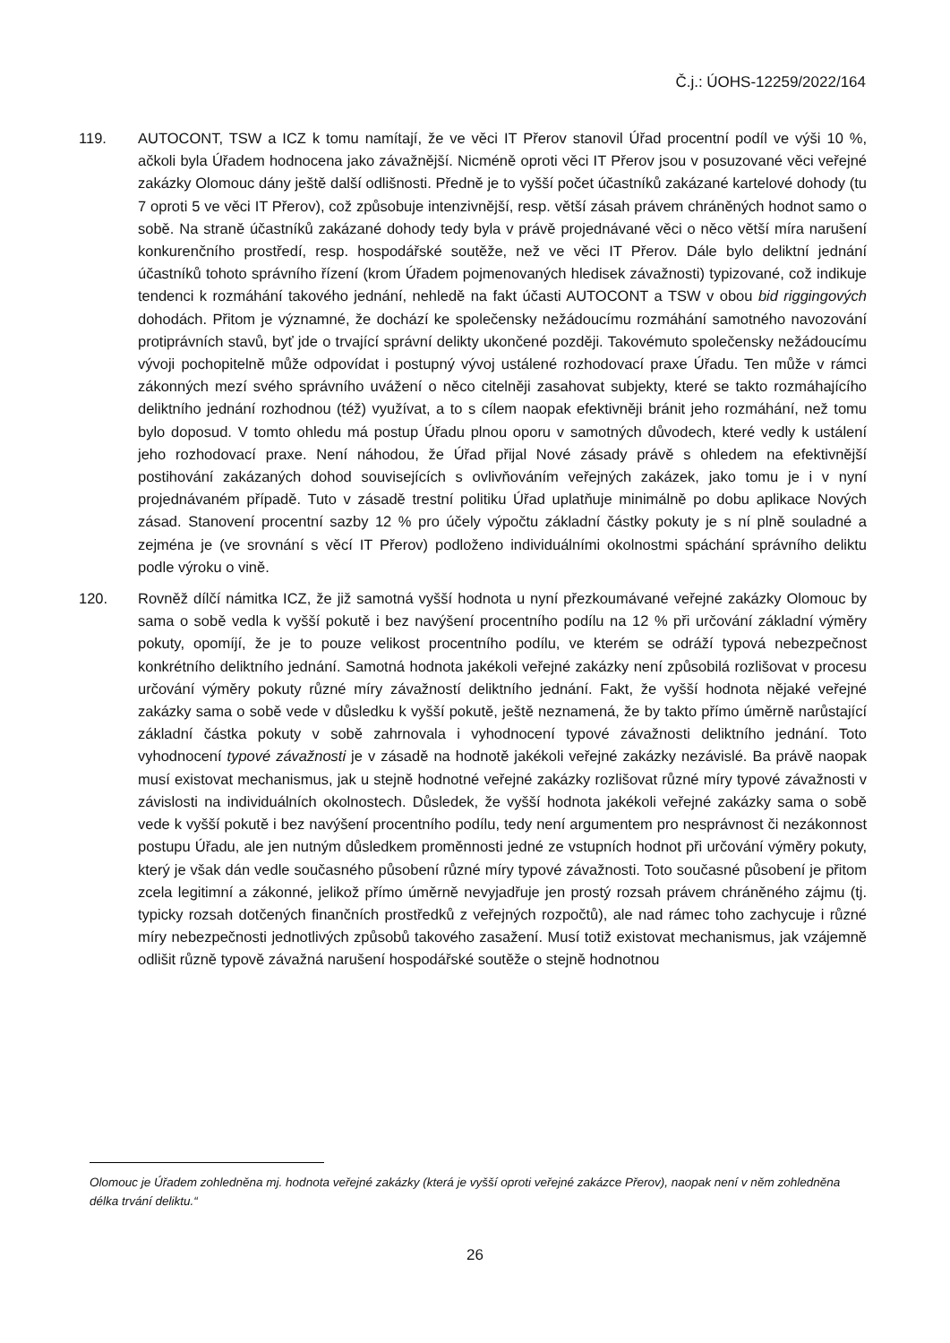Č.j.: ÚOHS-12259/2022/164
119. AUTOCONT, TSW a ICZ k tomu namítají, že ve věci IT Přerov stanovil Úřad procentní podíl ve výši 10 %, ačkoli byla Úřadem hodnocena jako závažnější. Nicméně oproti věci IT Přerov jsou v posuzované věci veřejné zakázky Olomouc dány ještě další odlišnosti. Předně je to vyšší počet účastníků zakázané kartelové dohody (tu 7 oproti 5 ve věci IT Přerov), což způsobuje intenzivnější, resp. větší zásah právem chráněných hodnot samo o sobě. Na straně účastníků zakázané dohody tedy byla v právě projednávané věci o něco větší míra narušení konkurenčního prostředí, resp. hospodářské soutěže, než ve věci IT Přerov. Dále bylo deliktní jednání účastníků tohoto správního řízení (krom Úřadem pojmenovaných hledisek závažnosti) typizované, což indikuje tendenci k rozmáhání takového jednání, nehledě na fakt účasti AUTOCONT a TSW v obou bid riggingových dohodách. Přitom je významné, že dochází ke společensky nežádoucímu rozmáhání samotného navozování protiprávních stavů, byť jde o trvající správní delikty ukončené později. Takovémuto společensky nežádoucímu vývoji pochopitelně může odpovídat i postupný vývoj ustálené rozhodovací praxe Úřadu. Ten může v rámci zákonných mezí svého správního uvážení o něco citelněji zasahovat subjekty, které se takto rozmáhajícího deliktního jednání rozhodnou (též) využívat, a to s cílem naopak efektivněji bránit jeho rozmáhání, než tomu bylo doposud. V tomto ohledu má postup Úřadu plnou oporu v samotných důvodech, které vedly k ustálení jeho rozhodovací praxe. Není náhodou, že Úřad přijal Nové zásady právě s ohledem na efektivnější postihování zakázaných dohod souvisejících s ovlivňováním veřejných zakázek, jako tomu je i v nyní projednávaném případě. Tuto v zásadě trestní politiku Úřad uplatňuje minimálně po dobu aplikace Nových zásad. Stanovení procentní sazby 12 % pro účely výpočtu základní částky pokuty je s ní plně souladné a zejména je (ve srovnání s věcí IT Přerov) podloženo individuálními okolnostmi spáchání správního deliktu podle výroku o vině.
120. Rovněž dílčí námitka ICZ, že již samotná vyšší hodnota u nyní přezkoumávané veřejné zakázky Olomouc by sama o sobě vedla k vyšší pokutě i bez navýšení procentního podílu na 12 % při určování základní výměry pokuty, opomíjí, že je to pouze velikost procentního podílu, ve kterém se odráží typová nebezpečnost konkrétního deliktního jednání. Samotná hodnota jakékoli veřejné zakázky není způsobilá rozlišovat v procesu určování výměry pokuty různé míry závažností deliktního jednání. Fakt, že vyšší hodnota nějaké veřejné zakázky sama o sobě vede v důsledku k vyšší pokutě, ještě neznamená, že by takto přímo úměrně narůstající základní částka pokuty v sobě zahrnovala i vyhodnocení typové závažnosti deliktního jednání. Toto vyhodnocení typové závažnosti je v zásadě na hodnotě jakékoli veřejné zakázky nezávislé. Ba právě naopak musí existovat mechanismus, jak u stejně hodnotné veřejné zakázky rozlišovat různé míry typové závažnosti v závislosti na individuálních okolnostech. Důsledek, že vyšší hodnota jakékoli veřejné zakázky sama o sobě vede k vyšší pokutě i bez navýšení procentního podílu, tedy není argumentem pro nesprávnost či nezákonnost postupu Úřadu, ale jen nutným důsledkem proměnnosti jedné ze vstupních hodnot při určování výměry pokuty, který je však dán vedle současného působení různé míry typové závažnosti. Toto současné působení je přitom zcela legitimní a zákonné, jelikož přímo úměrně nevyjadřuje jen prostý rozsah právem chráněného zájmu (tj. typicky rozsah dotčených finančních prostředků z veřejných rozpočtů), ale nad rámec toho zachycuje i různé míry nebezpečnosti jednotlivých způsobů takového zasažení. Musí totiž existovat mechanismus, jak vzájemně odlišit různě typově závažná narušení hospodářské soutěže o stejně hodnotnou
Olomouc je Úřadem zohledněna mj. hodnota veřejné zakázky (která je vyšší oproti veřejné zakázce Přerov), naopak není v něm zohledněna délka trvání deliktu.“
26